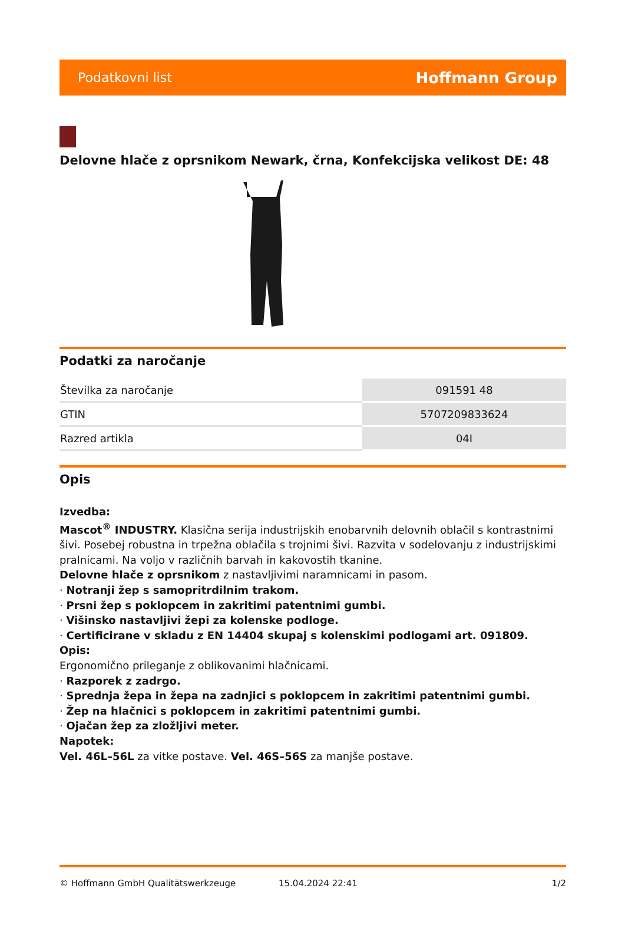Podatkovni list Hoffmann Group
Delovne hlače z oprsnikom Newark, črna, Konfekcijska velikost DE: 48
Podatki za naročanje
| Številka za naročanje | 091591 48 |
| GTIN | 5707209833624 |
| Razred artikla | 04I |
Opis
Izvedba:
Mascot<sup>®</sup> INDUSTRY. Klasična serija industrijskih enobarvnih delovnih oblačil s kontrastnimi šivi. Posebej robustna in trpežna oblačila s trojnimi šivi. Razvita v sodelovanju z industrijskimi pralnicami. Na voljo v različnih barvah in kakovostih tkanine.
Delovne hlače z oprsnikom z nastavljivimi naramnicami in pasom.
· Notranji žep s samopritrdilnim trakom.
· Prsni žep s poklopcem in zakritimi patentnimi gumbi.
· Višinsko nastavljivi žepi za kolenske podloge.
· Certificirane v skladu z EN 14404 skupaj s kolenskimi podlogami art. 091809.
Opis:
Ergonomično prileganje z oblikovanimi hlačnicami.
· Razporek z zadrgo.
· Sprednja žepa in žepa na zadnjici s poklopcem in zakritimi patentnimi gumbi.
· Žep na hlačnici s poklopcem in zakritimi patentnimi gumbi.
· Ojačan žep za zložljivi meter.
Napotek:
Vel. 46L–56L za vitke postave. Vel. 46S–56S za manjše postave.
© Hoffmann GmbH Qualitätswerkzeuge 15.04.2024 22:41 1/2